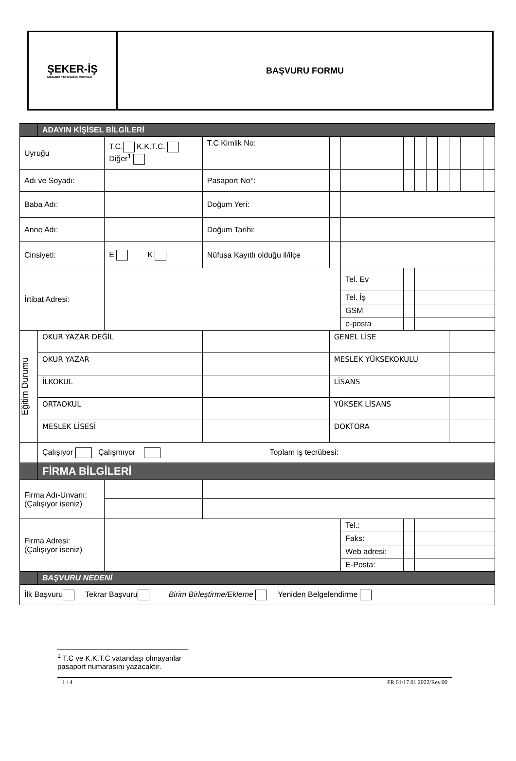ŞEKER-İŞ
MESLEKİ YETERLİLİK MERKEZİ
BAŞVURU FORMU
| | ADAYIN KİŞİSEL BİLGİLERİ | | | | | | | | | | | | | |
| --- | --- | --- | --- | --- | --- | --- | --- | --- | --- | --- | --- | --- | --- | --- |
| Uyruğu | | T.C. K.K.T.C. Diğer<sup>1</sup> | | T.C Kimlik No: | | | | | | | | | | |
| Adı ve Soyadı: | | | | Pasaport No*: | | | | | | | | | | |
| Baba Adı: | | | | Doğum Yeri: | | | | | | | | | | |
| Anne Adı: | | | | Doğum Tarihi: | | | | | | | | | | |
| Cinsiyeti: | | E K | | Nüfusa Kayıtlı olduğu il/ilçe | | | | | | | | | | |
| İrtibat Adresi: | | | | | | Tel. Ev | | | | | | | | |
| | | | | | | Tel. İş | | | | | | | | |
| | | | | | | GSM | | | | | | | | |
| | | | | | | e-posta | | | | | | | | |
| Eğitim Durumu | OKUR YAZAR DEĞİL | | | | GENEL LİSE | | | | | | | | | |
| | OKUR YAZAR | | | | MESLEK YÜKSEKOKULU | | | | | | | | | |
| | İLKOKUL | | | | LİSANS | | | | | | | | | |
| | ORTAOKUL | | | | YÜKSEK LİSANS | | | | | | | | | |
| | MESLEK LİSESİ | | | | DOKTORA | | | | | | | | | |
| | Çalışıyor Çalışmıyor Toplam iş tecrübesi: | | | | | | | | | | | | | |
| | FİRMA BİLGİLERİ | | | | | | | | | | | | | |
| Firma Adı-Unvanı: (Çalışıyor iseniz) | | | | | | | | | | | | | | |
| Firma Adresi: (Çalışıyor iseniz) | | | | | | Tel.: | | | | | | | | |
| | | | | | | Faks: | | | | | | | | |
| | | | | | | Web adresi: | | | | | | | | |
| | | | | | | E-Posta: | | | | | | | | |
| | BAŞVURU NEDENİ | | | | | | | | | | | | | |
| İlk Başvuru Tekrar Başvuru Birim Birleştirme/Ekleme Yeniden Belgelendirme | | | | | | | | | | | | | | |
<sup>1</sup> T.C ve K.K.T.C vatandaşı olmayanlar pasaport numarasını yazacaktır.
1 / 4 FR.01/17.01.2022/Rev.00